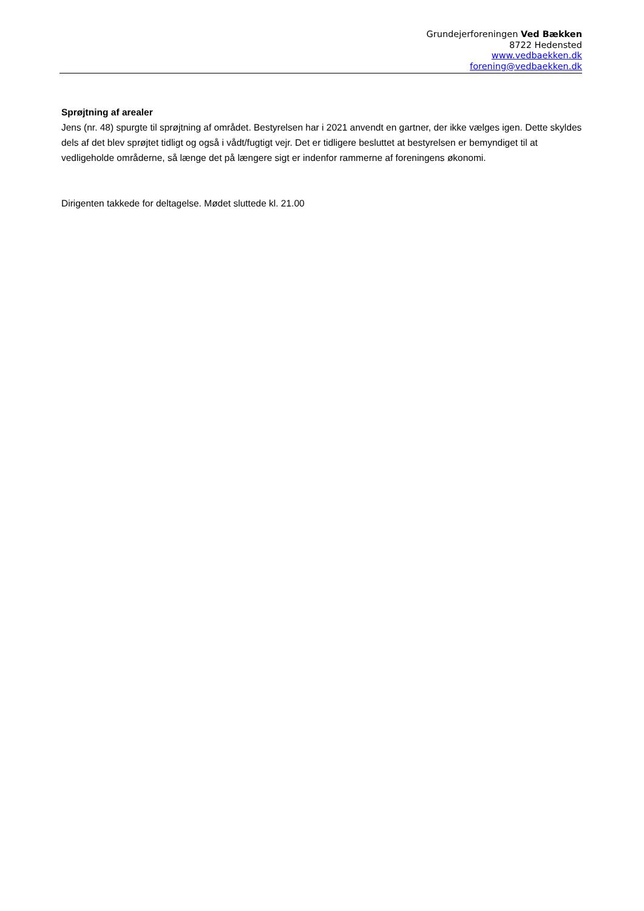Grundejerforeningen Ved Bækken
8722 Hedensted
www.vedbaekken.dk
forening@vedbaekken.dk
Sprøjtning af arealer
Jens (nr. 48) spurgte til sprøjtning af området. Bestyrelsen har i 2021 anvendt en gartner, der ikke vælges igen. Dette skyldes dels af det blev sprøjtet tidligt og også i vådt/fugtigt vejr. Det er tidligere besluttet at bestyrelsen er bemyndiget til at vedligeholde områderne, så længe det på længere sigt er indenfor rammerne af foreningens økonomi.
Dirigenten takkede for deltagelse. Mødet sluttede kl. 21.00